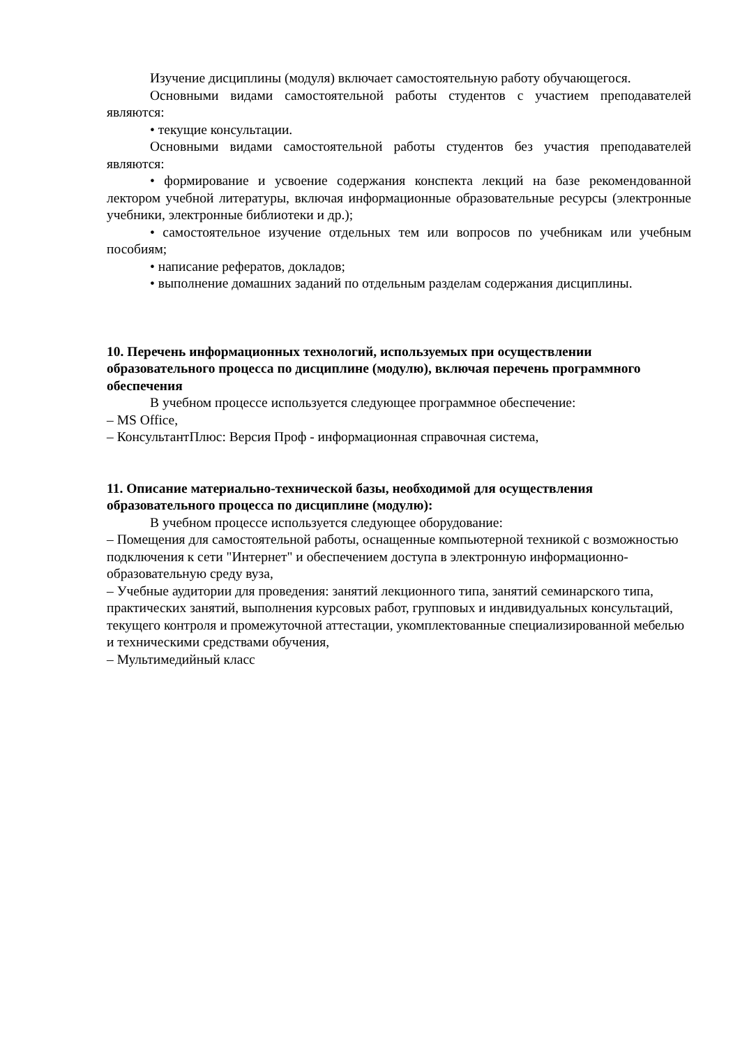Изучение дисциплины (модуля) включает самостоятельную работу обучающегося.
Основными видами самостоятельной работы студентов с участием преподавателей являются:
• текущие консультации.
Основными видами самостоятельной работы студентов без участия преподавателей являются:
• формирование и усвоение содержания конспекта лекций на базе рекомендованной лектором учебной литературы, включая информационные образовательные ресурсы (электронные учебники, электронные библиотеки и др.);
• самостоятельное изучение отдельных тем или вопросов по учебникам или учебным пособиям;
• написание рефератов, докладов;
• выполнение домашних заданий по отдельным разделам содержания дисциплины.
10. Перечень информационных технологий, используемых при осуществлении образовательного процесса по дисциплине (модулю), включая перечень программного обеспечения
В учебном процессе используется следующее программное обеспечение:
– MS Office,
– КонсультантПлюс: Версия Проф - информационная справочная система,
11. Описание материально-технической базы, необходимой для осуществления образовательного процесса по дисциплине (модулю):
В учебном процессе используется следующее оборудование:
– Помещения для самостоятельной работы, оснащенные компьютерной техникой с возможностью подключения к сети "Интернет" и обеспечением доступа в электронную информационно-образовательную среду вуза,
– Учебные аудитории для проведения: занятий лекционного типа, занятий семинарского типа, практических занятий, выполнения курсовых работ, групповых и индивидуальных консультаций, текущего контроля и промежуточной аттестации, укомплектованные специализированной мебелью и техническими средствами обучения,
– Мультимедийный класс